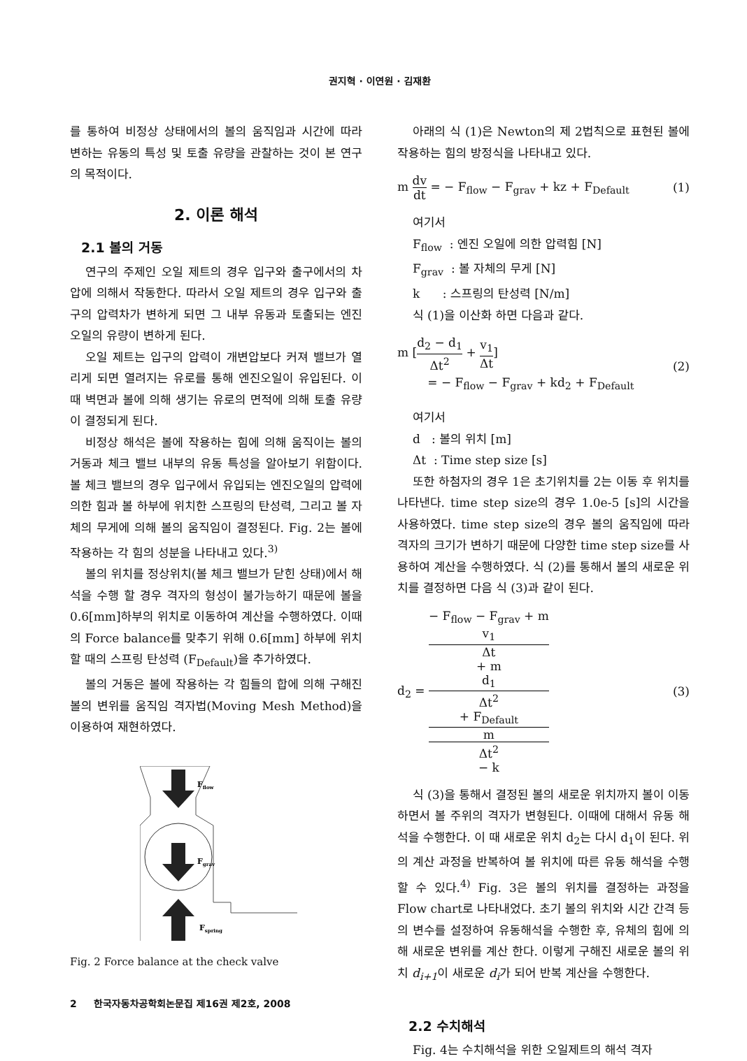권지혁 · 이연원 · 김재환
를 통하여 비정상 상태에서의 볼의 움직임과 시간에 따라 변하는 유동의 특성 및 토출 유량을 관찰하는 것이 본 연구의 목적이다.
2. 이론 해석
2.1 볼의 거동
연구의 주제인 오일 제트의 경우 입구와 출구에서의 차압에 의해서 작동한다. 따라서 오일 제트의 경우 입구와 출구의 압력차가 변하게 되면 그 내부 유동과 토출되는 엔진오일의 유량이 변하게 된다.
오일 제트는 입구의 압력이 개변압보다 커져 밸브가 열리게 되면 열려지는 유로를 통해 엔진오일이 유입된다. 이때 벽면과 볼에 의해 생기는 유로의 면적에 의해 토출 유량이 결정되게 된다.
비정상 해석은 볼에 작용하는 힘에 의해 움직이는 볼의 거동과 체크 밸브 내부의 유동 특성을 알아보기 위함이다. 볼 체크 밸브의 경우 입구에서 유입되는 엔진오일의 압력에 의한 힘과 볼 하부에 위치한 스프링의 탄성력, 그리고 볼 자체의 무게에 의해 볼의 움직임이 결정된다. Fig. 2는 볼에 작용하는 각 힘의 성분을 나타내고 있다.<sup>3)</sup>
볼의 위치를 정상위치(볼 체크 밸브가 닫힌 상태)에서 해석을 수행 할 경우 격자의 형성이 불가능하기 때문에 볼을 0.6[mm]하부의 위치로 이동하여 계산을 수행하였다. 이때의 Force balance를 맞추기 위해 0.6[mm] 하부에 위치 할 때의 스프링 탄성력 (F<sub>Default</sub>)을 추가하였다.
볼의 거동은 볼에 작용하는 각 힘들의 합에 의해 구해진 볼의 변위를 움직임 격자법(Moving Mesh Method)을 이용하여 재현하였다.
Fflow
Fgrav
Fspring
Fig. 2 Force balance at the check valve
아래의 식 (1)은 Newton의 제 2법칙으로 표현된 볼에 작용하는 힘의 방정식을 나타내고 있다.
m dv dt = − F<sub>flow</sub> − F<sub>grav</sub> + kz + F<sub>Default</sub> (1)
여기서
F<sub>flow</sub> : 엔진 오일에 의한 압력힘 [N]
F<sub>grav</sub> : 볼 자체의 무게 [N]
k : 스프링의 탄성력 [N/m]
식 (1)을 이산화 하면 다음과 같다.
m [d<sub>2</sub> − d<sub>1</sub> Δt<sup>2</sup> + v<sub>1</sub> Δt]
= − F<sub>flow</sub> − F<sub>grav</sub> + kd<sub>2</sub> + F<sub>Default</sub> (2)
여기서
d : 볼의 위치 [m]
Δt : Time step size [s]
또한 하첨자의 경우 1은 초기위치를 2는 이동 후 위치를 나타낸다. time step size의 경우 1.0e-5 [s]의 시간을 사용하였다. time step size의 경우 볼의 움직임에 따라 격자의 크기가 변하기 때문에 다양한 time step size를 사용하여 계산을 수행하였다. 식 (2)를 통해서 볼의 새로운 위치를 결정하면 다음 식 (3)과 같이 된다.
d<sub>2</sub> = − F<sub>flow</sub> − F<sub>grav</sub> + m
v<sub>1</sub>
Δt
+ m
d<sub>1</sub>
Δt<sup>2</sup>
+ F<sub>Default</sub> m
Δt<sup>2</sup>
− k (3)
식 (3)을 통해서 결정된 볼의 새로운 위치까지 볼이 이동하면서 볼 주위의 격자가 변형된다. 이때에 대해서 유동 해석을 수행한다. 이 때 새로운 위치 d<sub>2</sub>는 다시 d<sub>1</sub>이 된다. 위의 계산 과정을 반복하여 볼 위치에 따른 유동 해석을 수행 할 수 있다.<sup>4)</sup> Fig. 3은 볼의 위치를 결정하는 과정을 Flow chart로 나타내었다. 초기 볼의 위치와 시간 간격 등의 변수를 설정하여 유동해석을 수행한 후, 유체의 힘에 의해 새로운 변위를 계산 한다. 이렇게 구해진 새로운 볼의 위치 d<sub>i+1</sub>이 새로운 d<sub>i</sub>가 되어 반복 계산을 수행한다.
2.2 수치해석
Fig. 4는 수치해석을 위한 오일제트의 해석 격자
2 한국자동차공학회논문집 제16권 제2호, 2008